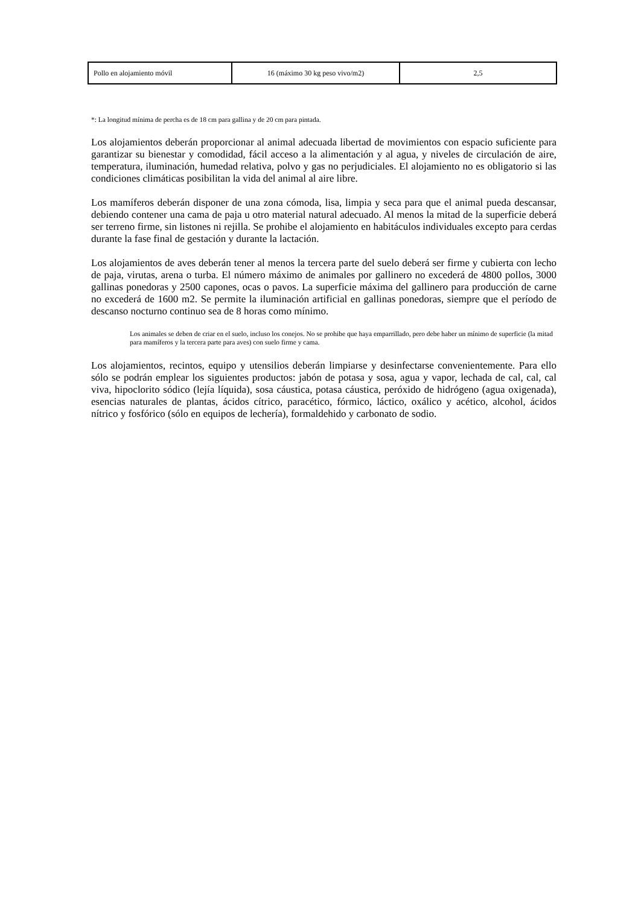| Pollo en alojamiento móvil | 16 (máximo 30 kg peso vivo/m2) | 2,5 |
*: La longitud mínima de percha es de 18 cm para gallina y de 20 cm para pintada.
Los alojamientos deberán proporcionar al animal adecuada libertad de movimientos con espacio suficiente para garantizar su bienestar y comodidad, fácil acceso a la alimentación y al agua, y niveles de circulación de aire, temperatura, iluminación, humedad relativa, polvo y gas no perjudiciales. El alojamiento no es obligatorio si las condiciones climáticas posibilitan la vida del animal al aire libre.
Los mamíferos deberán disponer de una zona cómoda, lisa, limpia y seca para que el animal pueda descansar, debiendo contener una cama de paja u otro material natural adecuado. Al menos la mitad de la superficie deberá ser terreno firme, sin listones ni rejilla. Se prohibe el alojamiento en habitáculos individuales excepto para cerdas durante la fase final de gestación y durante la lactación.
Los alojamientos de aves deberán tener al menos la tercera parte del suelo deberá ser firme y cubierta con lecho de paja, virutas, arena o turba. El número máximo de animales por gallinero no excederá de 4800 pollos, 3000 gallinas ponedoras y 2500 capones, ocas o pavos. La superficie máxima del gallinero para producción de carne no excederá de 1600 m2. Se permite la iluminación artificial en gallinas ponedoras, siempre que el período de descanso nocturno continuo sea de 8 horas como mínimo.
Los animales se deben de criar en el suelo, incluso los conejos. No se prohibe que haya emparrillado, pero debe haber un mínimo de superficie (la mitad para mamíferos y la tercera parte para aves) con suelo firme y cama.
Los alojamientos, recintos, equipo y utensilios deberán limpiarse y desinfectarse convenientemente. Para ello sólo se podrán emplear los siguientes productos: jabón de potasa y sosa, agua y vapor, lechada de cal, cal, cal viva, hipoclorito sódico (lejía líquida), sosa cáustica, potasa cáustica, peróxido de hidrógeno (agua oxigenada), esencias naturales de plantas, ácidos cítrico, paracético, fórmico, láctico, oxálico y acético, alcohol, ácidos nítrico y fosfórico (sólo en equipos de lechería), formaldehido y carbonato de sodio.